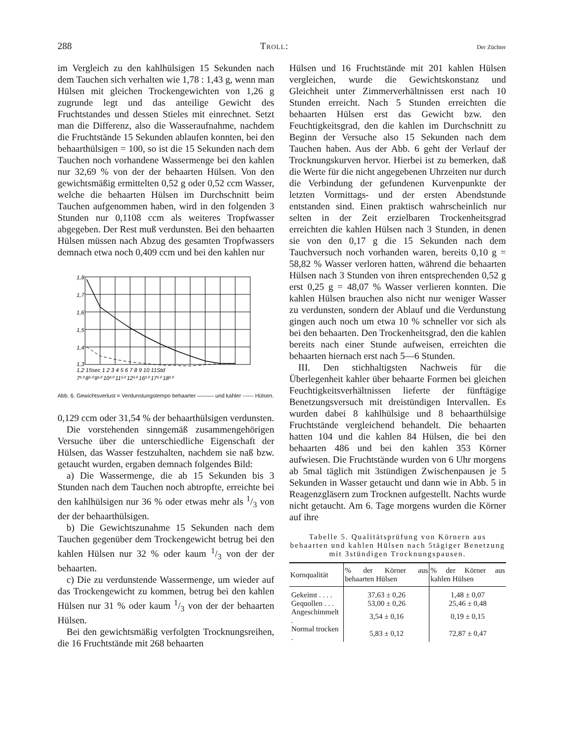288 Troll: Der Züchter
im Vergleich zu den kahlhülsigen 15 Sekunden nach dem Tauchen sich verhalten wie 1,78 : 1,43 g, wenn man Hülsen mit gleichen Trockengewichten von 1,26 g zugrunde legt und das anteilige Gewicht des Fruchtstandes und dessen Stieles mit einrechnet. Setzt man die Differenz, also die Wasseraufnahme, nachdem die Fruchtstände 15 Sekunden ablaufen konnten, bei den behaarthülsigen = 100, so ist die 15 Sekunden nach dem Tauchen noch vorhandene Wassermenge bei den kahlen nur 32,69 % von der der behaarten Hülsen. Von den gewichtsmäßig ermittelten 0,52 g oder 0,52 ccm Wasser, welche die behaarten Hülsen im Durchschnitt beim Tauchen aufgenommen haben, wird in den folgenden 3 Stunden nur 0,1108 ccm als weiteres Tropfwasser abgegeben. Der Rest muß verdunsten. Bei den behaarten Hülsen müssen nach Abzug des gesamten Tropfwassers demnach etwa noch 0,409 ccm und bei den kahlen nur
1,8
1,7
1,6
1,5
1,4
1,3
1,2 15sec 1 2 3 4 5 6 7 8 9 10 11Std
7⁵⁰ 8⁵⁰ 9⁵⁰ 10⁵⁰ 11⁵⁰ 12⁵⁰ 16⁵⁰ 17⁵⁰ 18⁵⁰
Abb. 6. Gewichtsverlust = Verdunstungstempo behaarter ——— und kahler ------ Hülsen.
0,129 ccm oder 31,54 % der behaarthülsigen verdunsten.
Die vorstehenden sinngemäß zusammengehörigen Versuche über die unterschiedliche Eigenschaft der Hülsen, das Wasser festzuhalten, nachdem sie naß bzw. getaucht wurden, ergaben demnach folgendes Bild:
a) Die Wassermenge, die ab 15 Sekunden bis 3 Stunden nach dem Tauchen noch abtropfte, erreichte bei den kahlhülsigen nur 36 % oder etwas mehr als 1/3 von der der behaarthülsigen.
b) Die Gewichtszunahme 15 Sekunden nach dem Tauchen gegenüber dem Trockengewicht betrug bei den kahlen Hülsen nur 32 % oder kaum 1/3 von der der behaarten.
c) Die zu verdunstende Wassermenge, um wieder auf das Trockengewicht zu kommen, betrug bei den kahlen Hülsen nur 31 % oder kaum 1/3 von der der behaarten Hülsen.
Bei den gewichtsmäßig verfolgten Trocknungsreihen, die 16 Fruchtstände mit 268 behaarten
Hülsen und 16 Fruchtstände mit 201 kahlen Hülsen vergleichen, wurde die Gewichtskonstanz und Gleichheit unter Zimmerverhältnissen erst nach 10 Stunden erreicht. Nach 5 Stunden erreichten die behaarten Hülsen erst das Gewicht bzw. den Feuchtigkeitsgrad, den die kahlen im Durchschnitt zu Beginn der Versuche also 15 Sekunden nach dem Tauchen haben. Aus der Abb. 6 geht der Verlauf der Trocknungskurven hervor. Hierbei ist zu bemerken, daß die Werte für die nicht angegebenen Uhrzeiten nur durch die Verbindung der gefundenen Kurvenpunkte der letzten Vormittags- und der ersten Abendstunde entstanden sind. Einen praktisch wahrscheinlich nur selten in der Zeit erzielbaren Trockenheitsgrad erreichten die kahlen Hülsen nach 3 Stunden, in denen sie von den 0,17 g die 15 Sekunden nach dem Tauchversuch noch vorhanden waren, bereits 0,10 g = 58,82 % Wasser verloren hatten, während die behaarten Hülsen nach 3 Stunden von ihren entsprechenden 0,52 g erst 0,25 g = 48,07 % Wasser verlieren konnten. Die kahlen Hülsen brauchen also nicht nur weniger Wasser zu verdunsten, sondern der Ablauf und die Verdunstung gingen auch noch um etwa 10 % schneller vor sich als bei den behaarten. Den Trockenheitsgrad, den die kahlen bereits nach einer Stunde aufweisen, erreichten die behaarten hiernach erst nach 5—6 Stunden.
III. Den stichhaltigsten Nachweis für die Überlegenheit kahler über behaarte Formen bei gleichen Feuchtigkeitsverhältnissen lieferte der fünftägige Benetzungsversuch mit dreistündigen Intervallen. Es wurden dabei 8 kahlhülsige und 8 behaarthülsige Fruchtstände vergleichend behandelt. Die behaarten hatten 104 und die kahlen 84 Hülsen, die bei den behaarten 486 und bei den kahlen 353 Körner aufwiesen. Die Fruchtstände wurden von 6 Uhr morgens ab 5mal täglich mit 3stündigen Zwischenpausen je 5 Sekunden in Wasser getaucht und dann wie in Abb. 5 in Reagenzgläsern zum Trocknen aufgestellt. Nachts wurde nicht getaucht. Am 6. Tage morgens wurden die Körner auf ihre
Tabelle 5. Qualitätsprüfung von Körnern aus behaarten und kahlen Hülsen nach 5tägiger Benetzung mit 3stündigen Trocknungspausen.
| Kornqualität | % der Körner aus behaarten Hülsen | % der Körner aus kahlen Hülsen |
| --- | --- | --- |
| Gekeimt . . . . | 37,63 ± 0,26 | 1,48 ± 0,07 |
| Gequollen . . . | 53,00 ± 0,26 | 25,46 ± 0,48 |
| Angeschimmelt . | 3,54 ± 0,16 | 0,19 ± 0,15 |
| Normal trocken . | 5,83 ± 0,12 | 72,87 ± 0,47 |